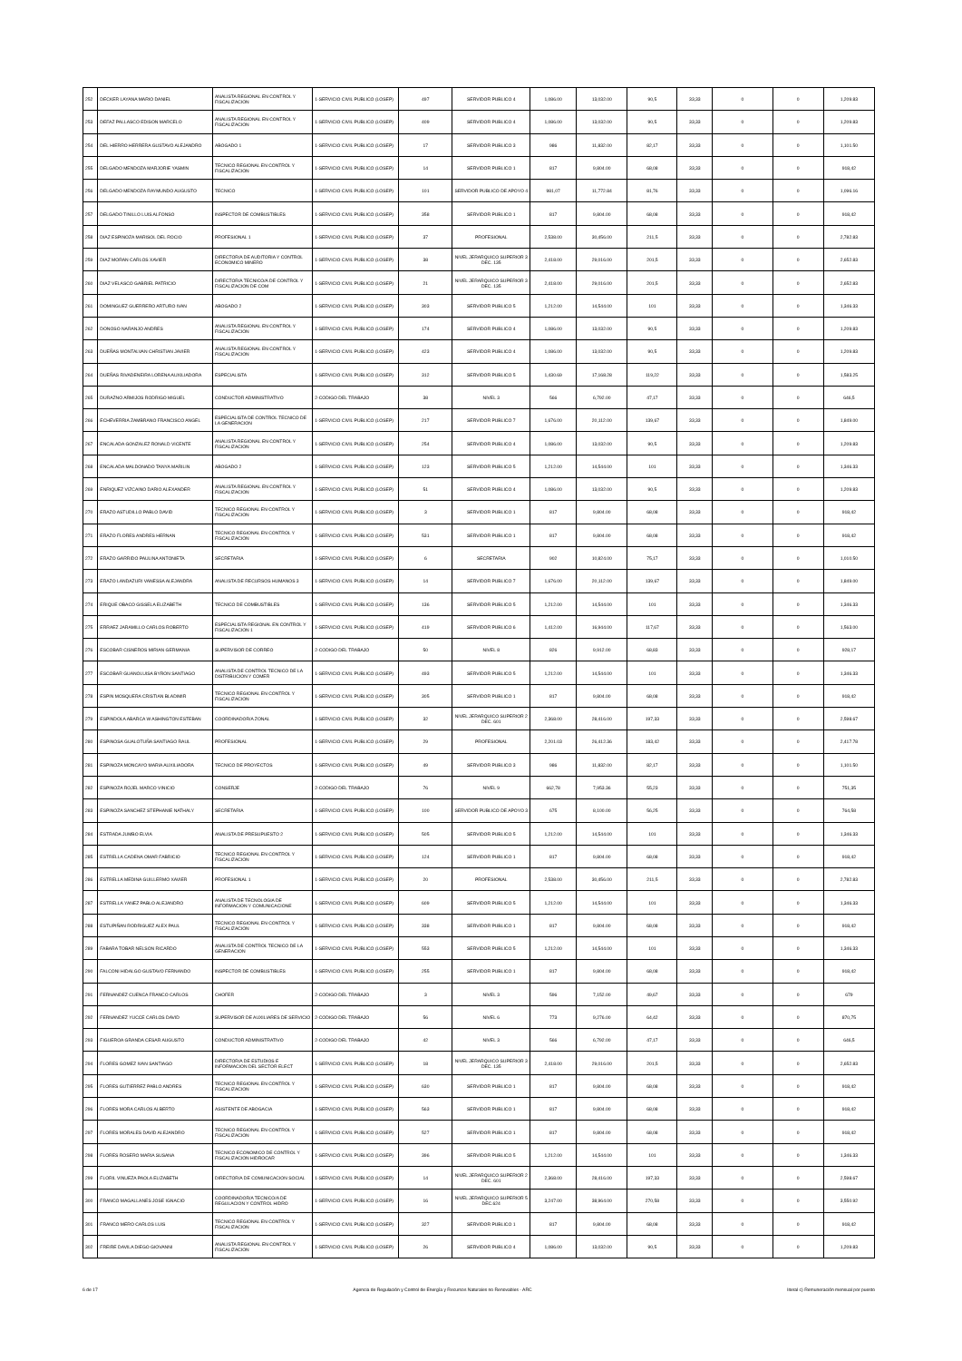| 252 | DECKER LAYANA MARIO DANIEL | ANALISTA REGIONAL EN CONTROL Y FISCALIZACION | 1-SERVICIO CIVIL PUBLICO (LOSEP) | 497 | SERVIDOR PUBLICO 4 | 1,086.00 | 13,032.00 | 90,5 | 33,33 | 0 | 0 | 1,209.83 |
| 253 | DEFAZ PALLASCO EDISON MARCELO | ANALISTA REGIONAL EN CONTROL Y FISCALIZACION | 1-SERVICIO CIVIL PUBLICO (LOSEP) | 409 | SERVIDOR PUBLICO 4 | 1,086.00 | 13,032.00 | 90,5 | 33,33 | 0 | 0 | 1,209.83 |
| 254 | DEL HIERRO HERRERA GUSTAVO ALEJANDRO | ABOGADO 1 | 1-SERVICIO CIVIL PUBLICO (LOSEP) | 17 | SERVIDOR PUBLICO 3 | 986 | 11,832.00 | 82,17 | 33,33 | 0 | 0 | 1,101.50 |
| 255 | DELGADO MENDOZA MARJORIE YASMIN | TECNICO REGIONAL EN CONTROL Y FISCALIZACION | 1-SERVICIO CIVIL PUBLICO (LOSEP) | 14 | SERVIDOR PUBLICO 1 | 817 | 9,804.00 | 68,08 | 33,33 | 0 | 0 | 918,42 |
| 256 | DELGADO MENDOZA RAYMUNDO AUGUSTO | TECNICO | 1-SERVICIO CIVIL PUBLICO (LOSEP) | 101 | SERVIDOR PUBLICO DE APOYO 4 | 981,07 | 11,772.84 | 81,76 | 33,33 | 0 | 0 | 1,096.16 |
| 257 | DELGADO TINILLO LUIS ALFONSO | INSPECTOR DE COMBUSTIBLES | 1-SERVICIO CIVIL PUBLICO (LOSEP) | 358 | SERVIDOR PUBLICO 1 | 817 | 9,804.00 | 68,08 | 33,33 | 0 | 0 | 918,42 |
| 258 | DIAZ ESPINOZA MARISOL DEL ROCIO | PROFESIONAL 1 | 1-SERVICIO CIVIL PUBLICO (LOSEP) | 37 | PROFESIONAL | 2,538.00 | 30,456.00 | 211,5 | 33,33 | 0 | 0 | 2,782.83 |
| 259 | DIAZ MORAN CARLOS XAVIER | DIRECTOR/A DE AUDITORIA Y CONTROL ECONOMICO MINERO | 1-SERVICIO CIVIL PUBLICO (LOSEP) | 38 | NIVEL JERARQUICO SUPERIOR 3 DEC. 135 | 2,418.00 | 29,016.00 | 201,5 | 33,33 | 0 | 0 | 2,652.83 |
| 260 | DIAZ VELASCO GABRIEL PATRICIO | DIRECTOR/A TECNICO/A DE CONTROL Y FISCALIZACION DE COM | 1-SERVICIO CIVIL PUBLICO (LOSEP) | 21 | NIVEL JERARQUICO SUPERIOR 3 DEC. 135 | 2,418.00 | 29,016.00 | 201,5 | 33,33 | 0 | 0 | 2,652.83 |
| 261 | DOMINGUEZ GUERRERO ARTURO IVAN | ABOGADO 2 | 1-SERVICIO CIVIL PUBLICO (LOSEP) | 303 | SERVIDOR PUBLICO 5 | 1,212.00 | 14,544.00 | 101 | 33,33 | 0 | 0 | 1,346.33 |
| 262 | DONOSO NARANJO ANDRES | ANALISTA REGIONAL EN CONTROL Y FISCALIZACION | 1-SERVICIO CIVIL PUBLICO (LOSEP) | 174 | SERVIDOR PUBLICO 4 | 1,086.00 | 13,032.00 | 90,5 | 33,33 | 0 | 0 | 1,209.83 |
| 263 | DUEÑAS MONTALVAN CHRISTIAN JAVIER | ANALISTA REGIONAL EN CONTROL Y FISCALIZACION | 1-SERVICIO CIVIL PUBLICO (LOSEP) | 423 | SERVIDOR PUBLICO 4 | 1,086.00 | 13,032.00 | 90,5 | 33,33 | 0 | 0 | 1,209.83 |
| 264 | DUEÑAS RIVADENEIRA LORENA AUXILIADORA | ESPECIALISTA | 1-SERVICIO CIVIL PUBLICO (LOSEP) | 312 | SERVIDOR PUBLICO 5 | 1,430.69 | 17,168.28 | 119,22 | 33,33 | 0 | 0 | 1,583.25 |
| 265 | DURAZNO ARMIJOS RODRIGO MIGUEL | CONDUCTOR ADMINISTRATIVO | 2-CODIGO DEL TRABAJO | 38 | NIVEL 3 | 566 | 6,792.00 | 47,17 | 33,33 | 0 | 0 | 646,5 |
| 266 | ECHEVERRIA ZAMBRANO FRANCISCO ANGEL | ESPECIALISTA DE CONTROL TECNICO DE LA GENERACION | 1-SERVICIO CIVIL PUBLICO (LOSEP) | 217 | SERVIDOR PUBLICO 7 | 1,676.00 | 20,112.00 | 139,67 | 33,33 | 0 | 0 | 1,849.00 |
| 267 | ENCALADA GONZALEZ RONALD VICENTE | ANALISTA REGIONAL EN CONTROL Y FISCALIZACION | 1-SERVICIO CIVIL PUBLICO (LOSEP) | 254 | SERVIDOR PUBLICO 4 | 1,086.00 | 13,032.00 | 90,5 | 33,33 | 0 | 0 | 1,209.83 |
| 268 | ENCALADA MALDONADO TANYA MARILIN | ABOGADO 2 | 1-SERVICIO CIVIL PUBLICO (LOSEP) | 123 | SERVIDOR PUBLICO 5 | 1,212.00 | 14,544.00 | 101 | 33,33 | 0 | 0 | 1,346.33 |
| 269 | ENRIQUEZ VIZCAINO DARIO ALEXANDER | ANALISTA REGIONAL EN CONTROL Y FISCALIZACION | 1-SERVICIO CIVIL PUBLICO (LOSEP) | 51 | SERVIDOR PUBLICO 4 | 1,086.00 | 13,032.00 | 90,5 | 33,33 | 0 | 0 | 1,209.83 |
| 270 | ERAZO ASTUDILLO PABLO DAVID | TECNICO REGIONAL EN CONTROL Y FISCALIZACION | 1-SERVICIO CIVIL PUBLICO (LOSEP) | 3 | SERVIDOR PUBLICO 1 | 817 | 9,804.00 | 68,08 | 33,33 | 0 | 0 | 918,42 |
| 271 | ERAZO FLORES ANDRES HERNAN | TECNICO REGIONAL EN CONTROL Y FISCALIZACION | 1-SERVICIO CIVIL PUBLICO (LOSEP) | 531 | SERVIDOR PUBLICO 1 | 817 | 9,804.00 | 68,08 | 33,33 | 0 | 0 | 918,42 |
| 272 | ERAZO GARRIDO PAULINA ANTONIETA | SECRETARIA | 1-SERVICIO CIVIL PUBLICO (LOSEP) | 6 | SECRETARIA | 902 | 10,824.00 | 75,17 | 33,33 | 0 | 0 | 1,010.50 |
| 273 | ERAZO LANDAZURI VANESSA ALEJANDRA | ANALISTA DE RECURSOS HUMANOS 3 | 1-SERVICIO CIVIL PUBLICO (LOSEP) | 14 | SERVIDOR PUBLICO 7 | 1,676.00 | 20,112.00 | 139,67 | 33,33 | 0 | 0 | 1,849.00 |
| 274 | ERIQUE OBACO GISSELA ELIZABETH | TECNICO DE COMBUSTIBLES | 1-SERVICIO CIVIL PUBLICO (LOSEP) | 136 | SERVIDOR PUBLICO 5 | 1,212.00 | 14,544.00 | 101 | 33,33 | 0 | 0 | 1,346.33 |
| 275 | ERRAEZ JARAMILLO CARLOS ROBERTO | ESPECIALISTA REGIONAL EN CONTROL Y FISCALIZACION 1 | 1-SERVICIO CIVIL PUBLICO (LOSEP) | 419 | SERVIDOR PUBLICO 6 | 1,412.00 | 16,944.00 | 117,67 | 33,33 | 0 | 0 | 1,563.00 |
| 276 | ESCOBAR CISNEROS MIRIAN GERMANIA | SUPERVISOR DE CORREO | 2-CODIGO DEL TRABAJO | 50 | NIVEL 8 | 826 | 9,912.00 | 68,83 | 33,33 | 0 | 0 | 928,17 |
| 277 | ESCOBAR GUANOLUISA BYRON SANTIAGO | ANALISTA DE CONTROL TECNICO DE LA DISTRIBUCION Y COMER | 1-SERVICIO CIVIL PUBLICO (LOSEP) | 493 | SERVIDOR PUBLICO 5 | 1,212.00 | 14,544.00 | 101 | 33,33 | 0 | 0 | 1,346.33 |
| 278 | ESPIN MOSQUERA CRISTIAN BLADIMIR | TECNICO REGIONAL EN CONTROL Y FISCALIZACION | 1-SERVICIO CIVIL PUBLICO (LOSEP) | 305 | SERVIDOR PUBLICO 1 | 817 | 9,804.00 | 68,08 | 33,33 | 0 | 0 | 918,42 |
| 279 | ESPINDOLA ABARCA W ASHINGTON ESTEBAN | COORDINADOR/A ZONAL | 1-SERVICIO CIVIL PUBLICO (LOSEP) | 32 | NIVEL JERARQUICO SUPERIOR 2 DEC. 601 | 2,368.00 | 28,416.00 | 197,33 | 33,33 | 0 | 0 | 2,598.67 |
| 280 | ESPINOSA GUALOTUÑA SANTIAGO RAUL | PROFESIONAL | 1-SERVICIO CIVIL PUBLICO (LOSEP) | 29 | PROFESIONAL | 2,201.03 | 26,412.36 | 183,42 | 33,33 | 0 | 0 | 2,417.78 |
| 281 | ESPINOZA MONCAYO MARIA AUXILIADORA | TECNICO DE PROYECTOS | 1-SERVICIO CIVIL PUBLICO (LOSEP) | 49 | SERVIDOR PUBLICO 3 | 986 | 11,832.00 | 82,17 | 33,33 | 0 | 0 | 1,101.50 |
| 282 | ESPINOZA ROJEL MARCO VINICIO | CONSERJE | 2-CODIGO DEL TRABAJO | 76 | NIVEL 9 | 662,78 | 7,953.36 | 55,23 | 33,33 | 0 | 0 | 751,35 |
| 283 | ESPINOZA SANCHEZ STEPHANIE NATHALY | SECRETARIA | 1-SERVICIO CIVIL PUBLICO (LOSEP) | 100 | SERVIDOR PUBLICO DE APOYO 3 | 675 | 8,100.00 | 56,25 | 33,33 | 0 | 0 | 764,58 |
| 284 | ESTRADA JUMBO ELVIA | ANALISTA DE PRESUPUESTO 2 | 1-SERVICIO CIVIL PUBLICO (LOSEP) | 505 | SERVIDOR PUBLICO 5 | 1,212.00 | 14,544.00 | 101 | 33,33 | 0 | 0 | 1,346.33 |
| 285 | ESTRELLA CADENA OMAR FABRICIO | TECNICO REGIONAL EN CONTROL Y FISCALIZACION | 1-SERVICIO CIVIL PUBLICO (LOSEP) | 124 | SERVIDOR PUBLICO 1 | 817 | 9,804.00 | 68,08 | 33,33 | 0 | 0 | 918,42 |
| 286 | ESTRELLA MEDINA GUILLERMO XAVIER | PROFESIONAL 1 | 1-SERVICIO CIVIL PUBLICO (LOSEP) | 20 | PROFESIONAL | 2,538.00 | 30,456.00 | 211,5 | 33,33 | 0 | 0 | 2,782.83 |
| 287 | ESTRELLA YANEZ PABLO ALEJANDRO | ANALISTA DE TECNOLOGIA DE INFORMACION Y COMUNICACIONE | 1-SERVICIO CIVIL PUBLICO (LOSEP) | 609 | SERVIDOR PUBLICO 5 | 1,212.00 | 14,544.00 | 101 | 33,33 | 0 | 0 | 1,346.33 |
| 288 | ESTUPIÑAN RODRIGUEZ ALEX PAUL | TECNICO REGIONAL EN CONTROL Y FISCALIZACION | 1-SERVICIO CIVIL PUBLICO (LOSEP) | 338 | SERVIDOR PUBLICO 1 | 817 | 9,804.00 | 68,08 | 33,33 | 0 | 0 | 918,42 |
| 289 | FABARA TOBAR NELSON RICARDO | ANALISTA DE CONTROL TECNICO DE LA GENERACION | 1-SERVICIO CIVIL PUBLICO (LOSEP) | 553 | SERVIDOR PUBLICO 5 | 1,212.00 | 14,544.00 | 101 | 33,33 | 0 | 0 | 1,346.33 |
| 290 | FALCONI HIDALGO GUSTAVO FERNANDO | INSPECTOR DE COMBUSTIBLES | 1-SERVICIO CIVIL PUBLICO (LOSEP) | 255 | SERVIDOR PUBLICO 1 | 817 | 9,804.00 | 68,08 | 33,33 | 0 | 0 | 918,42 |
| 291 | FERNANDEZ CUENCA FRANCO CARLOS | CHOFER | 2-CODIGO DEL TRABAJO | 3 | NIVEL 3 | 596 | 7,152.00 | 49,67 | 33,33 | 0 | 0 | 679 |
| 292 | FERNANDEZ YUCCE CARLOS DAVID | SUPERVISOR DE AUXILIARES DE SERVICIO | 2-CODIGO DEL TRABAJO | 56 | NIVEL 6 | 773 | 9,276.00 | 64,42 | 33,33 | 0 | 0 | 870,75 |
| 293 | FIGUEROA GRANDA CESAR AUGUSTO | CONDUCTOR ADMINISTRATIVO | 2-CODIGO DEL TRABAJO | 42 | NIVEL 3 | 566 | 6,792.00 | 47,17 | 33,33 | 0 | 0 | 646,5 |
| 294 | FLORES GOMEZ IVAN SANTIAGO | DIRECTOR/A DE ESTUDIOS E INFORMACION DEL SECTOR ELECT | 1-SERVICIO CIVIL PUBLICO (LOSEP) | 18 | NIVEL JERARQUICO SUPERIOR 3 DEC. 135 | 2,418.00 | 29,016.00 | 201,5 | 33,33 | 0 | 0 | 2,652.83 |
| 295 | FLORES GUTIERREZ PABLO ANDRES | TECNICO REGIONAL EN CONTROL Y FISCALIZACION | 1-SERVICIO CIVIL PUBLICO (LOSEP) | 630 | SERVIDOR PUBLICO 1 | 817 | 9,804.00 | 68,08 | 33,33 | 0 | 0 | 918,42 |
| 296 | FLORES MORA CARLOS ALBERTO | ASISTENTE DE ABOGACIA | 1-SERVICIO CIVIL PUBLICO (LOSEP) | 563 | SERVIDOR PUBLICO 1 | 817 | 9,804.00 | 68,08 | 33,33 | 0 | 0 | 918,42 |
| 297 | FLORES MORALES DAVID ALEJANDRO | TECNICO REGIONAL EN CONTROL Y FISCALIZACION | 1-SERVICIO CIVIL PUBLICO (LOSEP) | 527 | SERVIDOR PUBLICO 1 | 817 | 9,804.00 | 68,08 | 33,33 | 0 | 0 | 918,42 |
| 298 | FLORES ROSERO MARIA SUSANA | TECNICO ECONOMICO DE CONTROL Y FISCALIZACION HIDROCAR | 1-SERVICIO CIVIL PUBLICO (LOSEP) | 396 | SERVIDOR PUBLICO 5 | 1,212.00 | 14,544.00 | 101 | 33,33 | 0 | 0 | 1,346.33 |
| 299 | FLORIL VINUEZA PAOLA ELIZABETH | DIRECTOR/A DE COMUNICACION SOCIAL | 1-SERVICIO CIVIL PUBLICO (LOSEP) | 14 | NIVEL JERARQUICO SUPERIOR 2 DEC. 601 | 2,368.00 | 28,416.00 | 197,33 | 33,33 | 0 | 0 | 2,598.67 |
| 300 | FRANCO MAGALLANES JOSE IGNACIO | COORDINADOR/A TECNICO/A DE REGULACION Y CONTROL HIDRO | 1-SERVICIO CIVIL PUBLICO (LOSEP) | 16 | NIVEL JERARQUICO SUPERIOR 5 DEC.624 | 3,247.00 | 38,964.00 | 270,58 | 33,33 | 0 | 0 | 3,550.92 |
| 301 | FRANCO MERO CARLOS LUIS | TECNICO REGIONAL EN CONTROL Y FISCALIZACION | 1-SERVICIO CIVIL PUBLICO (LOSEP) | 327 | SERVIDOR PUBLICO 1 | 817 | 9,804.00 | 68,08 | 33,33 | 0 | 0 | 918,42 |
| 302 | FREIRE DAVILA DIEGO GIOVANNI | ANALISTA REGIONAL EN CONTROL Y FISCALIZACION | 1-SERVICIO CIVIL PUBLICO (LOSEP) | 26 | SERVIDOR PUBLICO 4 | 1,086.00 | 13,032.00 | 90,5 | 33,33 | 0 | 0 | 1,209.83 |
6 de 17 Agencia de Regulación y Control de Energía y Recursos Naturales no Renovables - ARC literal c) Remuneración mensual por puesto